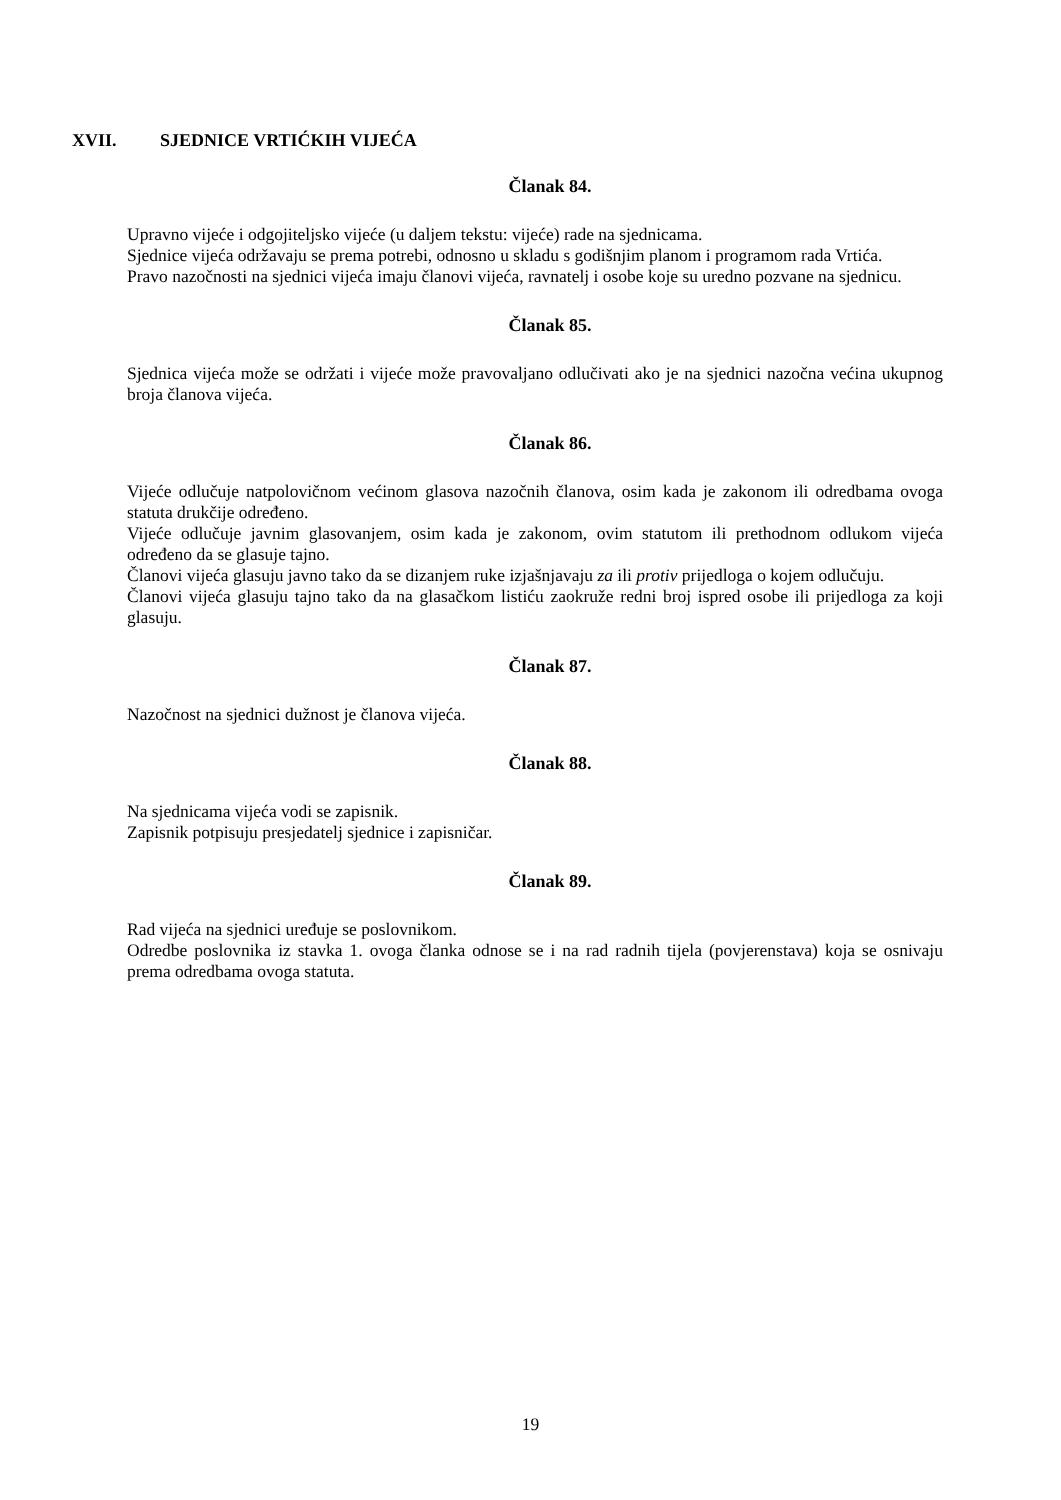XVII. SJEDNICE VRTIĆKIH VIJEĆA
Članak 84.
Upravno vijeće i odgojiteljsko vijeće (u daljem tekstu: vijeće) rade na sjednicama.
Sjednice vijeća održavaju se prema potrebi, odnosno u skladu s godišnjim planom i programom rada Vrtića.
Pravo nazočnosti na sjednici vijeća imaju članovi vijeća, ravnatelj i osobe koje su uredno pozvane na sjednicu.
Članak 85.
Sjednica vijeća može se održati i vijeće može pravovaljano odlučivati ako je na sjednici nazočna većina ukupnog broja članova vijeća.
Članak 86.
Vijeće odlučuje natpolovičnom većinom glasova nazočnih članova, osim kada je zakonom ili odredbama ovoga statuta drukčije određeno.
Vijeće odlučuje javnim glasovanjem, osim kada je zakonom, ovim statutom ili prethodnom odlukom vijeća određeno da se glasuje tajno.
Članovi vijeća glasuju javno tako da se dizanjem ruke izjašnjavaju za ili protiv prijedloga o kojem odlučuju.
Članovi vijeća glasuju tajno tako da na glasačkom listiću zaokruže redni broj ispred osobe ili prijedloga za koji glasuju.
Članak 87.
Nazočnost na sjednici dužnost je članova vijeća.
Članak 88.
Na sjednicama vijeća vodi se zapisnik.
Zapisnik potpisuju presjedatelj sjednice i zapisničar.
Članak 89.
Rad vijeća na sjednici uređuje se poslovnikom.
Odredbe poslovnika iz stavka 1. ovoga članka odnose se i na rad radnih tijela (povjerenstava) koja se osnivaju prema odredbama ovoga statuta.
19